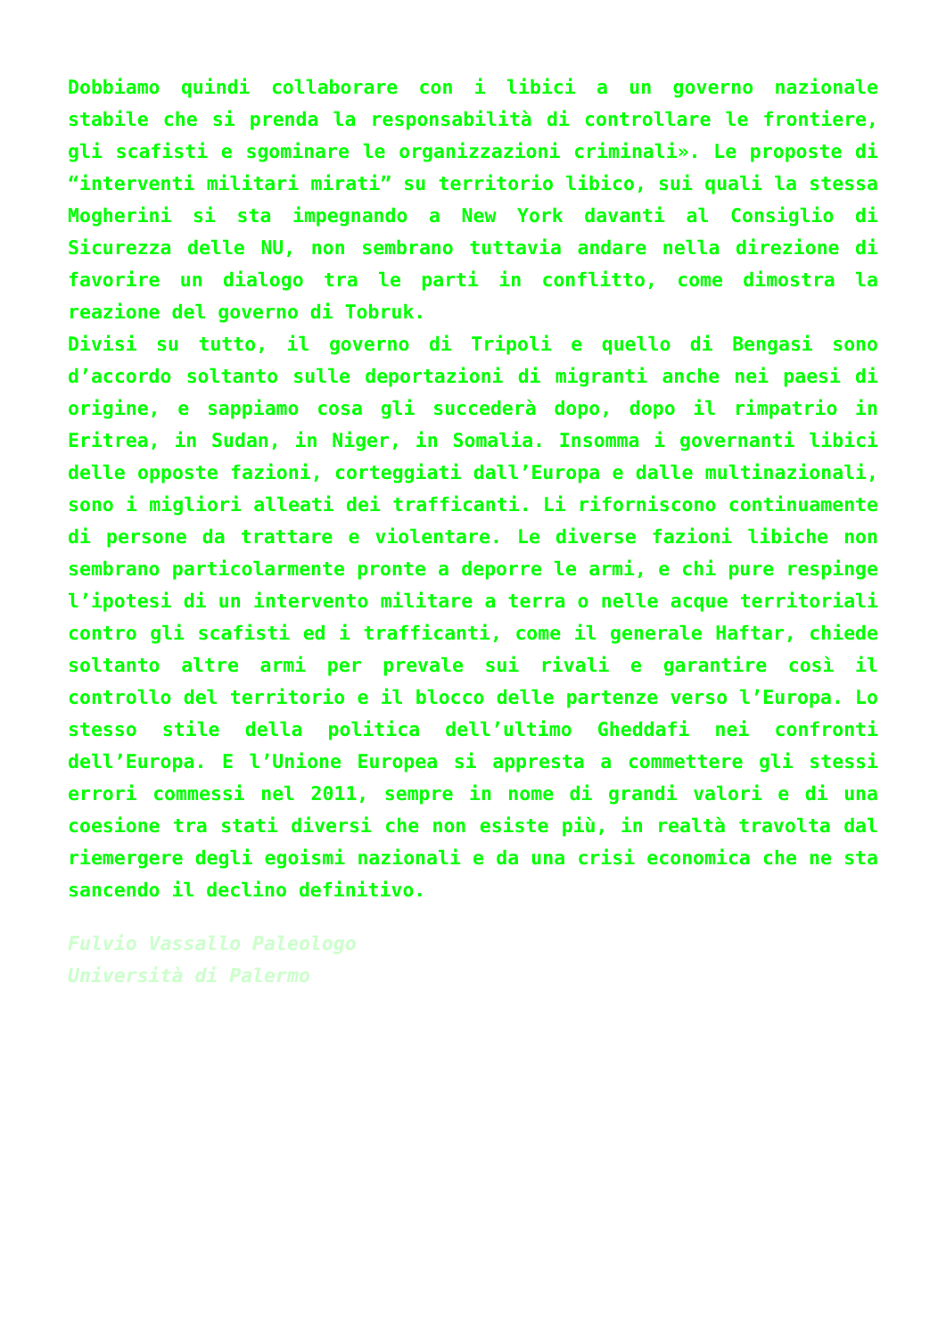Dobbiamo quindi collaborare con i libici a un governo nazionale stabile che si prenda la responsabilità di controllare le frontiere, gli scafisti e sgominare le organizzazioni criminali». Le proposte di “interventi militari mirati” su territorio libico, sui quali la stessa Mogherini si sta impegnando a New York davanti al Consiglio di Sicurezza delle NU, non sembrano tuttavia andare nella direzione di favorire un dialogo tra le parti in conflitto, come dimostra la reazione del governo di Tobruk.
Divisi su tutto, il governo di Tripoli e quello di Bengasi sono d’accordo soltanto sulle deportazioni di migranti anche nei paesi di origine, e sappiamo cosa gli succederà dopo, dopo il rimpatrio in Eritrea, in Sudan, in Niger, in Somalia. Insomma i governanti libici delle opposte fazioni, corteggiati dall’Europa e dalle multinazionali, sono i migliori alleati dei trafficanti. Li riforniscono continuamente di persone da trattare e violentare. Le diverse fazioni libiche non sembrano particolarmente pronte a deporre le armi, e chi pure respinge l’ipotesi di un intervento militare a terra o nelle acque territoriali contro gli scafisti ed i trafficanti, come il generale Haftar, chiede soltanto altre armi per prevale sui rivali e garantire così il controllo del territorio e il blocco delle partenze verso l’Europa. Lo stesso stile della politica dell’ultimo Gheddafi nei confronti dell’Europa. E l’Unione Europea si appresta a commettere gli stessi errori commessi nel 2011, sempre in nome di grandi valori e di una coesione tra stati diversi che non esiste più, in realtà travolta dal riemergere degli egoismi nazionali e da una crisi economica che ne sta sancendo il declino definitivo.
Fulvio Vassallo Paleologo
Università di Palermo